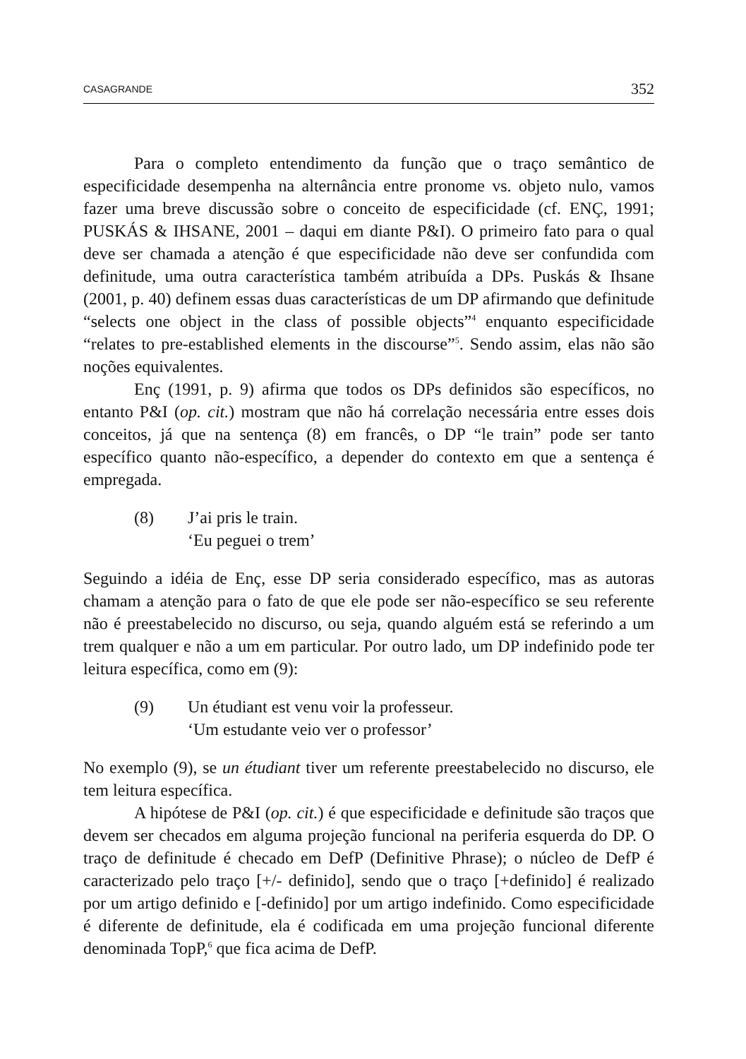CASAGRANDE 352
Para o completo entendimento da função que o traço semântico de especificidade desempenha na alternância entre pronome vs. objeto nulo, vamos fazer uma breve discussão sobre o conceito de especificidade (cf. ENÇ, 1991; PUSKÁS & IHSANE, 2001 – daqui em diante P&I). O primeiro fato para o qual deve ser chamada a atenção é que especificidade não deve ser confundida com definitude, uma outra característica também atribuída a DPs. Puskás & Ihsane (2001, p. 40) definem essas duas características de um DP afirmando que definitude “selects one object in the class of possible objects”<sup>4</sup> enquanto especificidade “relates to pre-established elements in the discourse”<sup>5</sup>. Sendo assim, elas não são noções equivalentes.
Enç (1991, p. 9) afirma que todos os DPs definidos são específicos, no entanto P&I (op. cit.) mostram que não há correlação necessária entre esses dois conceitos, já que na sentença (8) em francês, o DP “le train” pode ser tanto específico quanto não-específico, a depender do contexto em que a sentença é empregada.
(8) J’ai pris le train.
‘Eu peguei o trem’
Seguindo a idéia de Enç, esse DP seria considerado específico, mas as autoras chamam a atenção para o fato de que ele pode ser não-específico se seu referente não é preestabelecido no discurso, ou seja, quando alguém está se referindo a um trem qualquer e não a um em particular. Por outro lado, um DP indefinido pode ter leitura específica, como em (9):
(9) Un étudiant est venu voir la professeur.
‘Um estudante veio ver o professor’
No exemplo (9), se un étudiant tiver um referente preestabelecido no discurso, ele tem leitura específica.
A hipótese de P&I (op. cit.) é que especificidade e definitude são traços que devem ser checados em alguma projeção funcional na periferia esquerda do DP. O traço de definitude é checado em DefP (Definitive Phrase); o núcleo de DefP é caracterizado pelo traço [+/- definido], sendo que o traço [+definido] é realizado por um artigo definido e [-definido] por um artigo indefinido. Como especificidade é diferente de definitude, ela é codificada em uma projeção funcional diferente denominada TopP,<sup>6</sup> que fica acima de DefP.